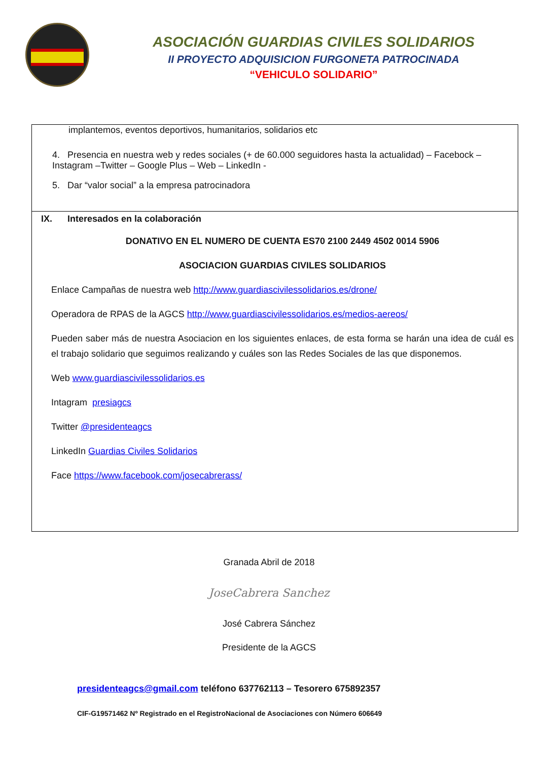ASOCIACIÓN GUARDIAS CIVILES SOLIDARIOS
II PROYECTO ADQUISICION FURGONETA PATROCINADA
“VEHICULO SOLIDARIO”
| implantemos, eventos deportivos, humanitarios, solidarios etc 4. Presencia en nuestra web y redes sociales (+ de 60.000 seguidores hasta la actualidad) – Facebock – Instagram –Twitter – Google Plus – Web – LinkedIn - 5. Dar “valor social” a la empresa patrocinadora |
| IX. Interesados en la colaboración DONATIVO EN EL NUMERO DE CUENTA ES70 2100 2449 4502 0014 5906 ASOCIACION GUARDIAS CIVILES SOLIDARIOS Enlace Campañas de nuestra web http://www.guardiascivilessolidarios.es/drone/ Operadora de RPAS de la AGCS http://www.guardiascivilessolidarios.es/medios-aereos/ Pueden saber más de nuestra Asociacion en los siguientes enlaces, de esta forma se harán una idea de cuál es el trabajo solidario que seguimos realizando y cuáles son las Redes Sociales de las que disponemos. Web www.guardiascivilessolidarios.es Intagram presiagcs Twitter @presidenteagcs LinkedIn Guardias Civiles Solidarios Face https://www.facebook.com/josecabrerass/ |
Granada Abril de 2018
JoseCabrera Sanchez
José Cabrera Sánchez
Presidente de la AGCS
presidenteagcs@gmail.com teléfono 637762113 – Tesorero 675892357
CIF-G19571462 Nº Registrado en el RegistroNacional de Asociaciones con Número 606649